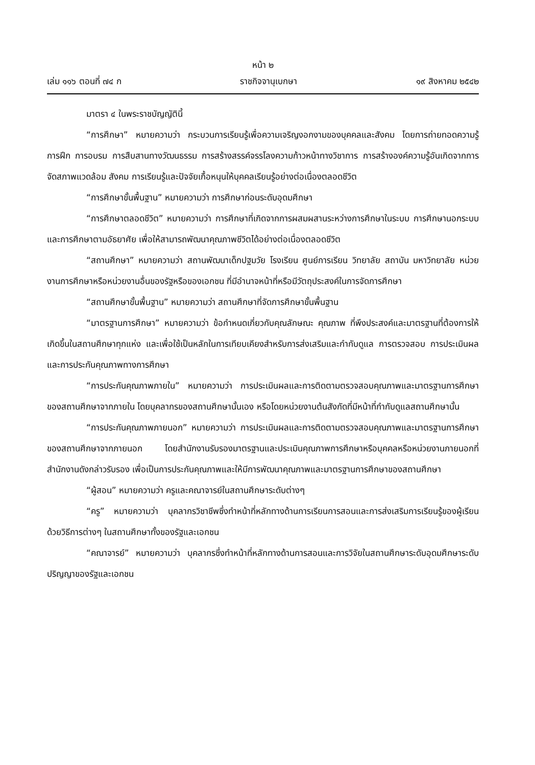หน้า ๒
เล่ม ๑๑๖ ตอนที่ ๗๔ ก ราชกิจจานุเบกษา ๑๙ สิงหาคม ๒๕๔๒
มาตรา ๔ ในพระราชบัญญัตินี้
“การศึกษา” หมายความว่า กระบวนการเรียนรู้เพื่อความเจริญงอกงามของบุคคลและสังคม โดยการถ่ายทอดความรู้ การฝึก การอบรม การสืบสานทางวัฒนธรรม การสร้างสรรค์จรรโลงความก้าวหน้าทางวิชาการ การสร้างองค์ความรู้อันเกิดจากการจัดสภาพแวดล้อม สังคม การเรียนรู้และปัจจัยเกื้อหนุนให้บุคคลเรียนรู้อย่างต่อเนื่องตลอดชีวิต
“การศึกษาขั้นพื้นฐาน” หมายความว่า การศึกษาก่อนระดับอุดมศึกษา
“การศึกษาตลอดชีวิต” หมายความว่า การศึกษาที่เกิดจากการผสมผสานระหว่างการศึกษาในระบบ การศึกษานอกระบบและการศึกษาตามอัธยาศัย เพื่อให้สามารถพัฒนาคุณภาพชีวิตได้อย่างต่อเนื่องตลอดชีวิต
“สถานศึกษา” หมายความว่า สถานพัฒนาเด็กปฐมวัย โรงเรียน ศูนย์การเรียน วิทยาลัย สถาบัน มหาวิทยาลัย หน่วยงานการศึกษาหรือหน่วยงานอื่นของรัฐหรือของเอกชน ที่มีอำนาจหน้าที่หรือมีวัตถุประสงค์ในการจัดการศึกษา
“สถานศึกษาขั้นพื้นฐาน” หมายความว่า สถานศึกษาที่จัดการศึกษาขั้นพื้นฐาน
“มาตรฐานการศึกษา” หมายความว่า ข้อกำหนดเกี่ยวกับคุณลักษณะ คุณภาพ ที่พึงประสงค์และมาตรฐานที่ต้องการให้เกิดขึ้นในสถานศึกษาทุกแห่ง และเพื่อใช้เป็นหลักในการเทียบเคียงสำหรับการส่งเสริมและกำกับดูแล การตรวจสอบ การประเมินผล และการประกันคุณภาพทางการศึกษา
“การประกันคุณภาพภายใน” หมายความว่า การประเมินผลและการติดตามตรวจสอบคุณภาพและมาตรฐานการศึกษาของสถานศึกษาจากภายใน โดยบุคลากรของสถานศึกษานั้นเอง หรือโดยหน่วยงานต้นสังกัดที่มีหน้าที่กำกับดูแลสถานศึกษานั้น
“การประกันคุณภาพภายนอก” หมายความว่า การประเมินผลและการติดตามตรวจสอบคุณภาพและมาตรฐานการศึกษาของสถานศึกษาจากภายนอก โดยสำนักงานรับรองมาตรฐานและประเมินคุณภาพการศึกษาหรือบุคคลหรือหน่วยงานภายนอกที่สำนักงานดังกล่าวรับรอง เพื่อเป็นการประกันคุณภาพและให้มีการพัฒนาคุณภาพและมาตรฐานการศึกษาของสถานศึกษา
“ผู้สอน” หมายความว่า ครูและคณาจารย์ในสถานศึกษาระดับต่างๆ
“ครู” หมายความว่า บุคลากรวิชาชีพซึ่งทำหน้าที่หลักทางด้านการเรียนการสอนและการส่งเสริมการเรียนรู้ของผู้เรียนด้วยวิธีการต่างๆ ในสถานศึกษาทั้งของรัฐและเอกชน
“คณาจารย์” หมายความว่า บุคลากรซึ่งทำหน้าที่หลักทางด้านการสอนและการวิจัยในสถานศึกษาระดับอุดมศึกษาระดับปริญญาของรัฐและเอกชน